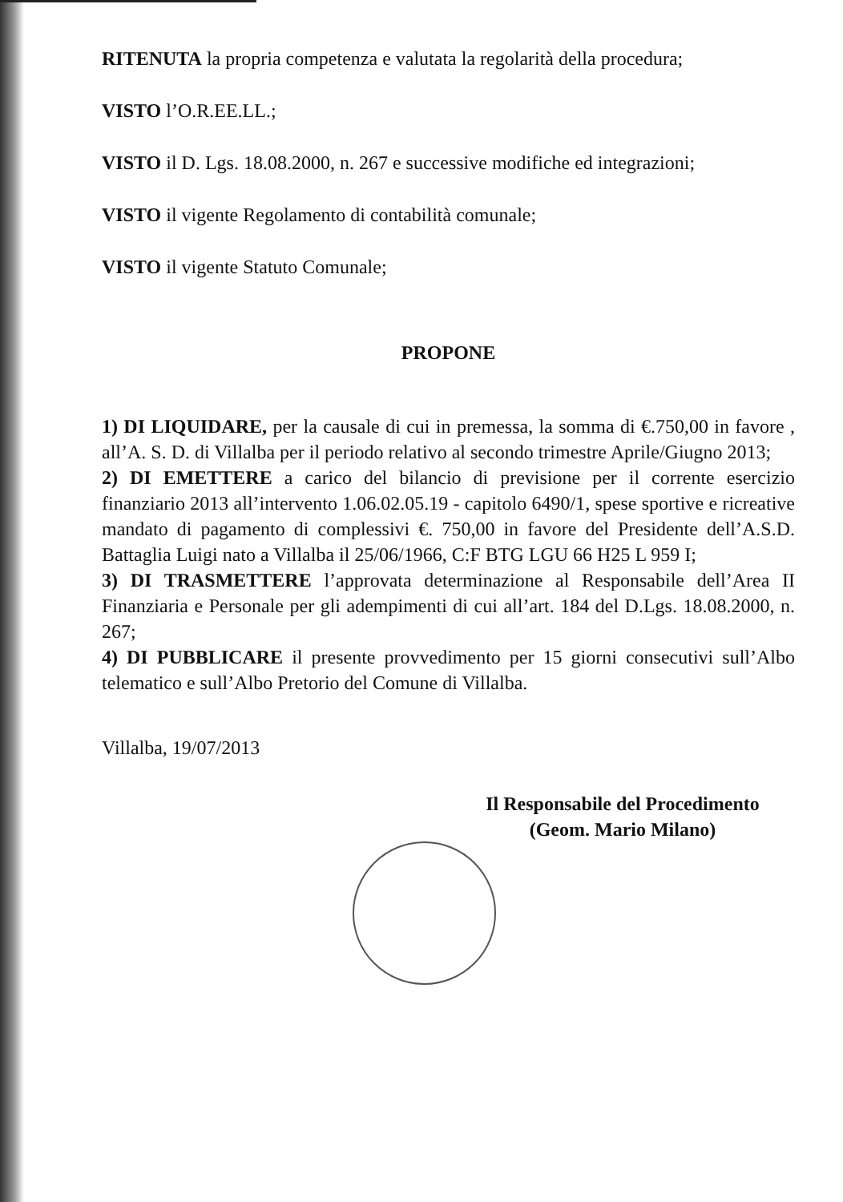RITENUTA la propria competenza e valutata la regolarità della procedura;
VISTO l’O.R.EE.LL.;
VISTO il D. Lgs. 18.08.2000, n. 267 e successive modifiche ed integrazioni;
VISTO il vigente Regolamento di contabilità comunale;
VISTO il vigente Statuto Comunale;
PROPONE
1) DI LIQUIDARE, per la causale di cui in premessa, la somma di €.750,00 in favore , all’A. S. D. di Villalba per il periodo relativo al secondo trimestre Aprile/Giugno 2013;
2) DI EMETTERE a carico del bilancio di previsione per il corrente esercizio finanziario 2013 all’intervento 1.06.02.05.19 - capitolo 6490/1, spese sportive e ricreative mandato di pagamento di complessivi €. 750,00 in favore del Presidente dell’A.S.D. Battaglia Luigi nato a Villalba il 25/06/1966, C:F BTG LGU 66 H25 L 959 I;
3) DI TRASMETTERE l’approvata determinazione al Responsabile dell’Area II Finanziaria e Personale per gli adempimenti di cui all’art. 184 del D.Lgs. 18.08.2000, n. 267;
4) DI PUBBLICARE il presente provvedimento per 15 giorni consecutivi sull’Albo telematico e sull’Albo Pretorio del Comune di Villalba.
Villalba, 19/07/2013
Il Responsabile del Procedimento
(Geom. Mario Milano)